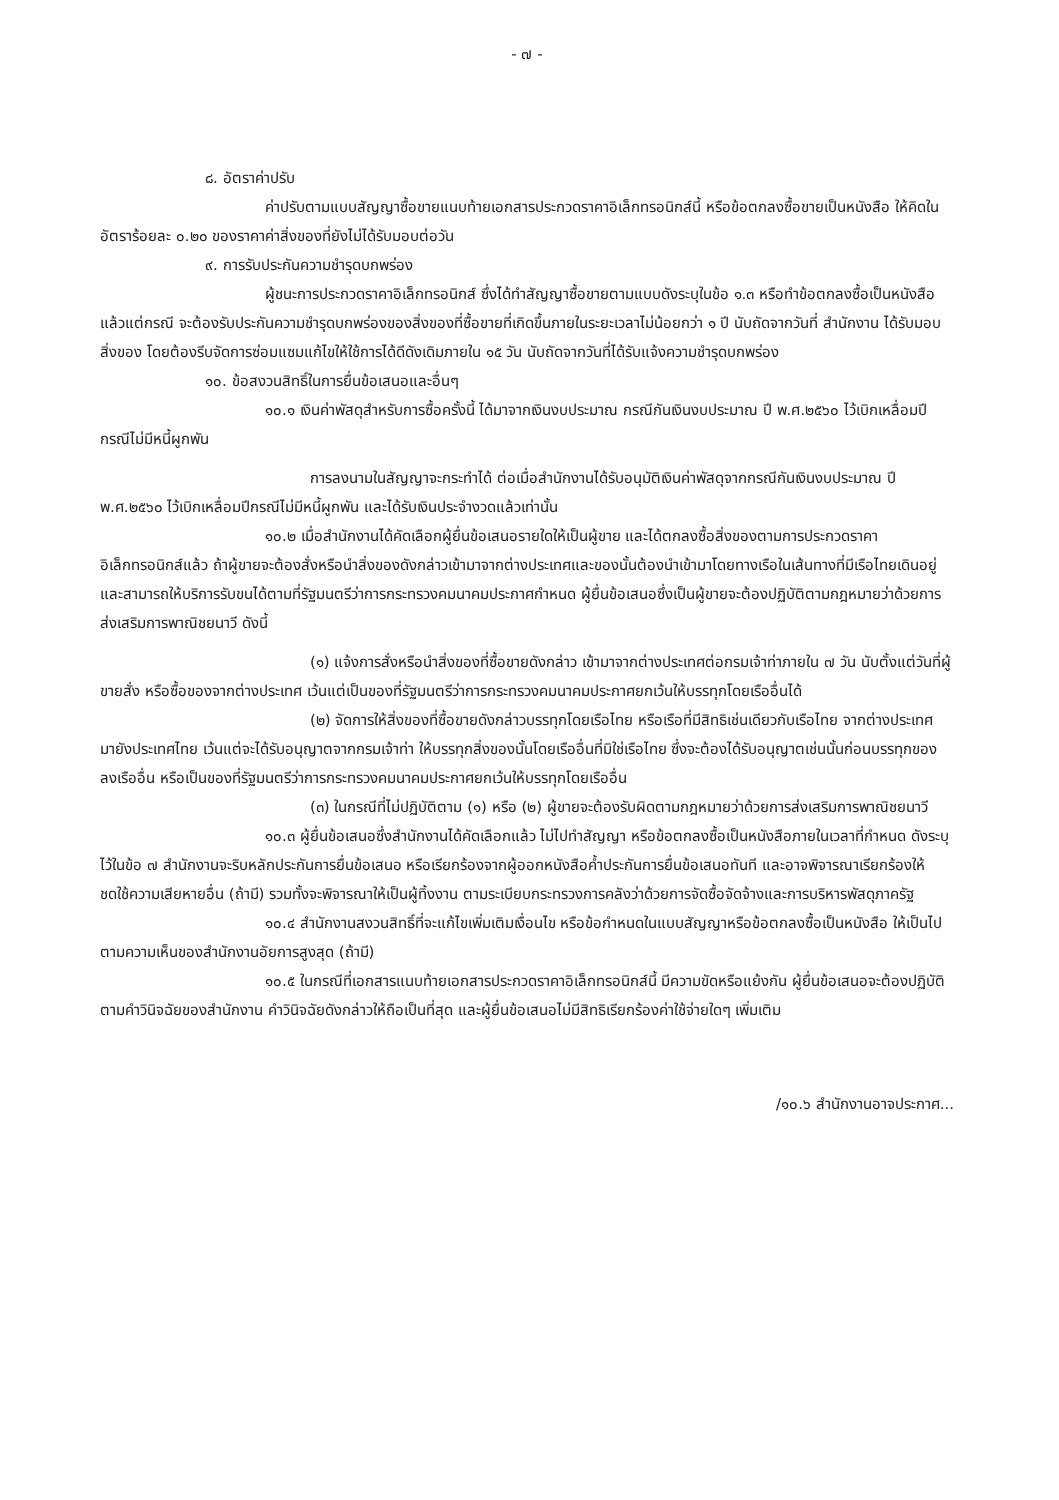- ๗ -
๘. อัตราค่าปรับ
ค่าปรับตามแบบสัญญาซื้อขายแนบท้ายเอกสารประกวดราคาอิเล็กทรอนิกส์นี้ หรือข้อตกลงซื้อขายเป็นหนังสือ ให้คิดในอัตราร้อยละ ๐.๒๐ ของราคาค่าสิ่งของที่ยังไม่ได้รับมอบต่อวัน
๙. การรับประกันความชำรุดบกพร่อง
ผู้ชนะการประกวดราคาอิเล็กทรอนิกส์ ซึ่งได้ทำสัญญาซื้อขายตามแบบดังระบุในข้อ ๑.๓ หรือทำข้อตกลงซื้อเป็นหนังสือ แล้วแต่กรณี จะต้องรับประกันความชำรุดบกพร่องของสิ่งของที่ซื้อขายที่เกิดขึ้นภายในระยะเวลาไม่น้อยกว่า ๑ ปี นับถัดจากวันที่ สำนักงาน ได้รับมอบสิ่งของ โดยต้องรีบจัดการซ่อมแซมแก้ไขให้ใช้การได้ดีดังเดิมภายใน ๑๕ วัน นับถัดจากวันที่ได้รับแจ้งความชำรุดบกพร่อง
๑๐. ข้อสงวนสิทธิ์ในการยื่นข้อเสนอและอื่นๆ
๑๐.๑ เงินค่าพัสดุสำหรับการซื้อครั้งนี้ ได้มาจากเงินงบประมาณ กรณีกันเงินงบประมาณ ปี พ.ศ.๒๕๖๐ ไว้เบิกเหลื่อมปีกรณีไม่มีหนี้ผูกพัน
การลงนามในสัญญาจะกระทำได้ ต่อเมื่อสำนักงานได้รับอนุมัติเงินค่าพัสดุจากกรณีกันเงินงบประมาณ ปี พ.ศ.๒๕๖๐ ไว้เบิกเหลื่อมปีกรณีไม่มีหนี้ผูกพัน และได้รับเงินประจำงวดแล้วเท่านั้น
๑๐.๒ เมื่อสำนักงานได้คัดเลือกผู้ยื่นข้อเสนอรายใดให้เป็นผู้ขาย และได้ตกลงซื้อสิ่งของตามการประกวดราคาอิเล็กทรอนิกส์แล้ว ถ้าผู้ขายจะต้องสั่งหรือนำสิ่งของดังกล่าวเข้ามาจากต่างประเทศและของนั้นต้องนำเข้ามาโดยทางเรือในเส้นทางที่มีเรือไทยเดินอยู่ และสามารถให้บริการรับขนได้ตามที่รัฐมนตรีว่าการกระทรวงคมนาคมประกาศกำหนด ผู้ยื่นข้อเสนอซึ่งเป็นผู้ขายจะต้องปฏิบัติตามกฎหมายว่าด้วยการส่งเสริมการพาณิชยนาวี ดังนี้
(๑) แจ้งการสั่งหรือนำสิ่งของที่ซื้อขายดังกล่าว เข้ามาจากต่างประเทศต่อกรมเจ้าท่าภายใน ๗ วัน นับตั้งแต่วันที่ผู้ขายสั่ง หรือซื้อของจากต่างประเทศ เว้นแต่เป็นของที่รัฐมนตรีว่าการกระทรวงคมนาคมประกาศยกเว้นให้บรรทุกโดยเรืออื่นได้
(๒) จัดการให้สิ่งของที่ซื้อขายดังกล่าวบรรทุกโดยเรือไทย หรือเรือที่มีสิทธิเช่นเดียวกับเรือไทย จากต่างประเทศมายังประเทศไทย เว้นแต่จะได้รับอนุญาตจากกรมเจ้าท่า ให้บรรทุกสิ่งของนั้นโดยเรืออื่นที่มิใช่เรือไทย ซึ่งจะต้องได้รับอนุญาตเช่นนั้นก่อนบรรทุกของลงเรืออื่น หรือเป็นของที่รัฐมนตรีว่าการกระทรวงคมนาคมประกาศยกเว้นให้บรรทุกโดยเรืออื่น
(๓) ในกรณีที่ไม่ปฏิบัติตาม (๑) หรือ (๒) ผู้ขายจะต้องรับผิดตามกฎหมายว่าด้วยการส่งเสริมการพาณิชยนาวี
๑๐.๓ ผู้ยื่นข้อเสนอซึ่งสำนักงานได้คัดเลือกแล้ว ไม่ไปทำสัญญา หรือข้อตกลงซื้อเป็นหนังสือภายในเวลาที่กำหนด ดังระบุไว้ในข้อ ๗ สำนักงานจะริบหลักประกันการยื่นข้อเสนอ หรือเรียกร้องจากผู้ออกหนังสือค้ำประกันการยื่นข้อเสนอทันที และอาจพิจารณาเรียกร้องให้ชดใช้ความเสียหายอื่น (ถ้ามี) รวมทั้งจะพิจารณาให้เป็นผู้ทิ้งงาน ตามระเบียบกระทรวงการคลังว่าด้วยการจัดซื้อจัดจ้างและการบริหารพัสดุภาครัฐ
๑๐.๔ สำนักงานสงวนสิทธิ์ที่จะแก้ไขเพิ่มเติมเงื่อนไข หรือข้อกำหนดในแบบสัญญาหรือข้อตกลงซื้อเป็นหนังสือ ให้เป็นไปตามความเห็นของสำนักงานอัยการสูงสุด (ถ้ามี)
๑๐.๕ ในกรณีที่เอกสารแนบท้ายเอกสารประกวดราคาอิเล็กทรอนิกส์นี้ มีความขัดหรือแย้งกัน ผู้ยื่นข้อเสนอจะต้องปฏิบัติตามคำวินิจฉัยของสำนักงาน คำวินิจฉัยดังกล่าวให้ถือเป็นที่สุด และผู้ยื่นข้อเสนอไม่มีสิทธิเรียกร้องค่าใช้จ่ายใดๆ เพิ่มเติม
/๑๐.๖ สำนักงานอาจประกาศ...